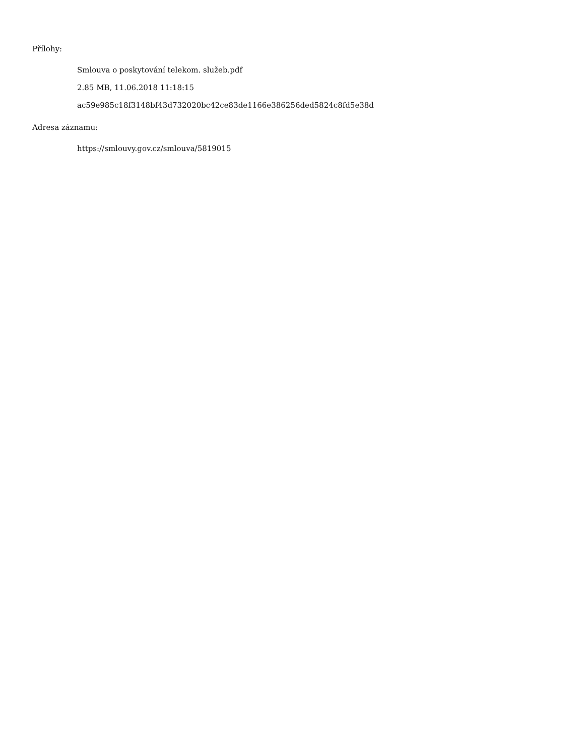Přílohy:
Smlouva o poskytování telekom. služeb.pdf
2.85 MB, 11.06.2018 11:18:15
ac59e985c18f3148bf43d732020bc42ce83de1166e386256ded5824c8fd5e38d
Adresa záznamu:
https://smlouvy.gov.cz/smlouva/5819015